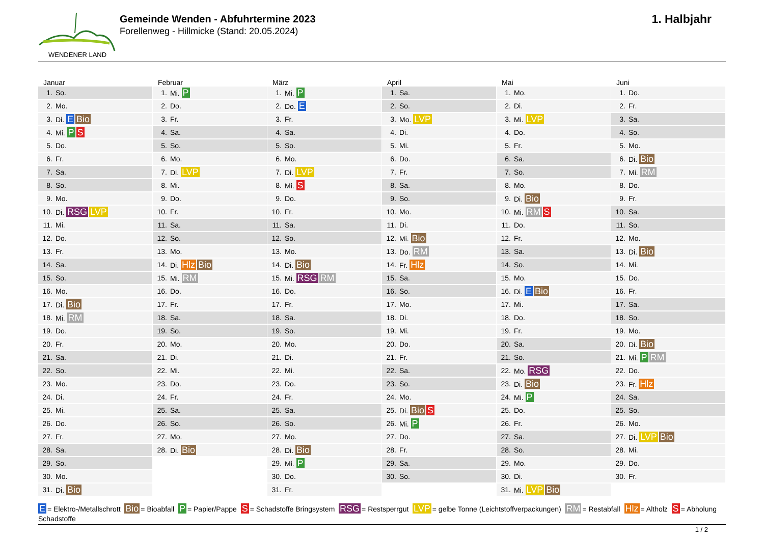WENDENER LAND
Gemeinde Wenden - Abfuhrtermine 2023
Forellenweg - Hillmicke (Stand: 20.05.2024)
1. Halbjahr
Januar
| 1. | So. |
| 2. | Mo. |
| 3. | Di. E Bio |
| 4. | Mi. P S |
| 5. | Do. |
| 6. | Fr. |
| 7. | Sa. |
| 8. | So. |
| 9. | Mo. |
| 10. | Di. RSG LVP |
| 11. | Mi. |
| 12. | Do. |
| 13. | Fr. |
| 14. | Sa. |
| 15. | So. |
| 16. | Mo. |
| 17. | Di. Bio |
| 18. | Mi. RM |
| 19. | Do. |
| 20. | Fr. |
| 21. | Sa. |
| 22. | So. |
| 23. | Mo. |
| 24. | Di. |
| 25. | Mi. |
| 26. | Do. |
| 27. | Fr. |
| 28. | Sa. |
| 29. | So. |
| 30. | Mo. |
| 31. | Di. Bio |
Februar
| 1. | Mi. P |
| 2. | Do. |
| 3. | Fr. |
| 4. | Sa. |
| 5. | So. |
| 6. | Mo. |
| 7. | Di. LVP |
| 8. | Mi. |
| 9. | Do. |
| 10. | Fr. |
| 11. | Sa. |
| 12. | So. |
| 13. | Mo. |
| 14. | Di. Hlz Bio |
| 15. | Mi. RM |
| 16. | Do. |
| 17. | Fr. |
| 18. | Sa. |
| 19. | So. |
| 20. | Mo. |
| 21. | Di. |
| 22. | Mi. |
| 23. | Do. |
| 24. | Fr. |
| 25. | Sa. |
| 26. | So. |
| 27. | Mo. |
| 28. | Di. Bio |
März
| 1. | Mi. P |
| 2. | Do. E |
| 3. | Fr. |
| 4. | Sa. |
| 5. | So. |
| 6. | Mo. |
| 7. | Di. LVP |
| 8. | Mi. S |
| 9. | Do. |
| 10. | Fr. |
| 11. | Sa. |
| 12. | So. |
| 13. | Mo. |
| 14. | Di. Bio |
| 15. | Mi. RSG RM |
| 16. | Do. |
| 17. | Fr. |
| 18. | Sa. |
| 19. | So. |
| 20. | Mo. |
| 21. | Di. |
| 22. | Mi. |
| 23. | Do. |
| 24. | Fr. |
| 25. | Sa. |
| 26. | So. |
| 27. | Mo. |
| 28. | Di. Bio |
| 29. | Mi. P |
| 30. | Do. |
| 31. | Fr. |
April
| 1. | Sa. |
| 2. | So. |
| 3. | Mo. LVP |
| 4. | Di. |
| 5. | Mi. |
| 6. | Do. |
| 7. | Fr. |
| 8. | Sa. |
| 9. | So. |
| 10. | Mo. |
| 11. | Di. |
| 12. | Mi. Bio |
| 13. | Do. RM |
| 14. | Fr. Hlz |
| 15. | Sa. |
| 16. | So. |
| 17. | Mo. |
| 18. | Di. |
| 19. | Mi. |
| 20. | Do. |
| 21. | Fr. |
| 22. | Sa. |
| 23. | So. |
| 24. | Mo. |
| 25. | Di. Bio S |
| 26. | Mi. P |
| 27. | Do. |
| 28. | Fr. |
| 29. | Sa. |
| 30. | So. |
Mai
| 1. | Mo. |
| 2. | Di. |
| 3. | Mi. LVP |
| 4. | Do. |
| 5. | Fr. |
| 6. | Sa. |
| 7. | So. |
| 8. | Mo. |
| 9. | Di. Bio |
| 10. | Mi. RM S |
| 11. | Do. |
| 12. | Fr. |
| 13. | Sa. |
| 14. | So. |
| 15. | Mo. |
| 16. | Di. E Bio |
| 17. | Mi. |
| 18. | Do. |
| 19. | Fr. |
| 20. | Sa. |
| 21. | So. |
| 22. | Mo. RSG |
| 23. | Di. Bio |
| 24. | Mi. P |
| 25. | Do. |
| 26. | Fr. |
| 27. | Sa. |
| 28. | So. |
| 29. | Mo. |
| 30. | Di. |
| 31. | Mi. LVP Bio |
Juni
| 1. | Do. |
| 2. | Fr. |
| 3. | Sa. |
| 4. | So. |
| 5. | Mo. |
| 6. | Di. Bio |
| 7. | Mi. RM |
| 8. | Do. |
| 9. | Fr. |
| 10. | Sa. |
| 11. | So. |
| 12. | Mo. |
| 13. | Di. Bio |
| 14. | Mi. |
| 15. | Do. |
| 16. | Fr. |
| 17. | Sa. |
| 18. | So. |
| 19. | Mo. |
| 20. | Di. Bio |
| 21. | Mi. P RM |
| 22. | Do. |
| 23. | Fr. Hlz |
| 24. | Sa. |
| 25. | So. |
| 26. | Mo. |
| 27. | Di. LVP Bio |
| 28. | Mi. |
| 29. | Do. |
| 30. | Fr. |
E = Elektro-/Metallschrott Bio = Bioabfall P = Papier/Pappe S = Schadstoffe Bringsystem RSG = Restsperrgut LVP = gelbe Tonne (Leichtstoffverpackungen) RM = Restabfall Hlz = Altholz S = Abholung Schadstoffe
1 / 2